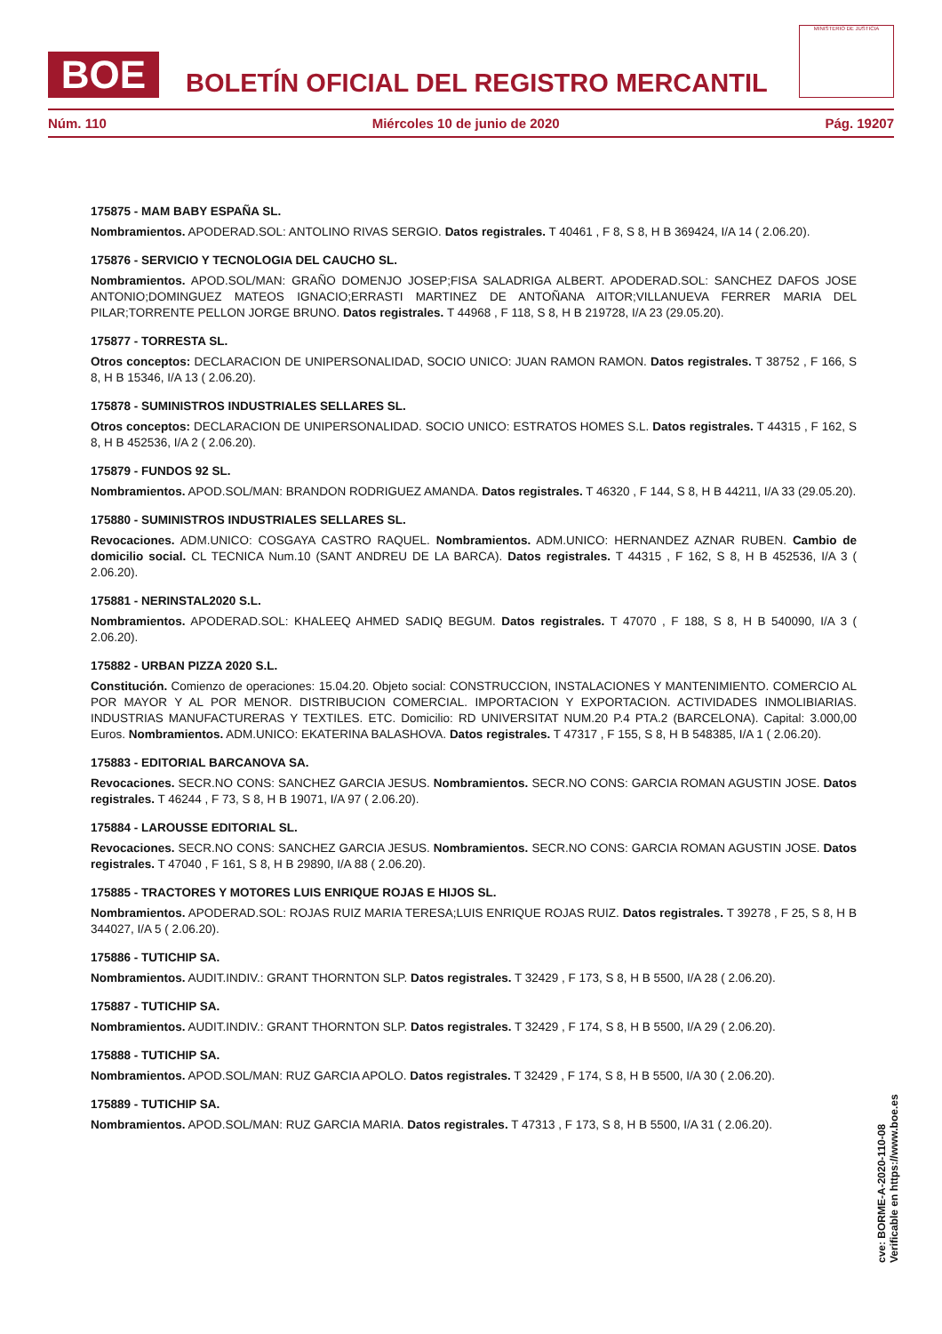BOE
BOLETÍN OFICIAL DEL REGISTRO MERCANTIL
MINISTERIO DE JUSTICIA
Núm. 110 Miércoles 10 de junio de 2020 Pág. 19207
175875 - MAM BABY ESPAÑA SL.
Nombramientos. APODERAD.SOL: ANTOLINO RIVAS SERGIO. Datos registrales. T 40461 , F 8, S 8, H B 369424, I/A 14 ( 2.06.20).
175876 - SERVICIO Y TECNOLOGIA DEL CAUCHO SL.
Nombramientos. APOD.SOL/MAN: GRAÑO DOMENJO JOSEP;FISA SALADRIGA ALBERT. APODERAD.SOL: SANCHEZ DAFOS JOSE ANTONIO;DOMINGUEZ MATEOS IGNACIO;ERRASTI MARTINEZ DE ANTOÑANA AITOR;VILLANUEVA FERRER MARIA DEL PILAR;TORRENTE PELLON JORGE BRUNO. Datos registrales. T 44968 , F 118, S 8, H B 219728, I/A 23 (29.05.20).
175877 - TORRESTA SL.
Otros conceptos: DECLARACION DE UNIPERSONALIDAD, SOCIO UNICO: JUAN RAMON RAMON. Datos registrales. T 38752 , F 166, S 8, H B 15346, I/A 13 ( 2.06.20).
175878 - SUMINISTROS INDUSTRIALES SELLARES SL.
Otros conceptos: DECLARACION DE UNIPERSONALIDAD. SOCIO UNICO: ESTRATOS HOMES S.L. Datos registrales. T 44315 , F 162, S 8, H B 452536, I/A 2 ( 2.06.20).
175879 - FUNDOS 92 SL.
Nombramientos. APOD.SOL/MAN: BRANDON RODRIGUEZ AMANDA. Datos registrales. T 46320 , F 144, S 8, H B 44211, I/A 33 (29.05.20).
175880 - SUMINISTROS INDUSTRIALES SELLARES SL.
Revocaciones. ADM.UNICO: COSGAYA CASTRO RAQUEL. Nombramientos. ADM.UNICO: HERNANDEZ AZNAR RUBEN. Cambio de domicilio social. CL TECNICA Num.10 (SANT ANDREU DE LA BARCA). Datos registrales. T 44315 , F 162, S 8, H B 452536, I/A 3 ( 2.06.20).
175881 - NERINSTAL2020 S.L.
Nombramientos. APODERAD.SOL: KHALEEQ AHMED SADIQ BEGUM. Datos registrales. T 47070 , F 188, S 8, H B 540090, I/A 3 ( 2.06.20).
175882 - URBAN PIZZA 2020 S.L.
Constitución. Comienzo de operaciones: 15.04.20. Objeto social: CONSTRUCCION, INSTALACIONES Y MANTENIMIENTO. COMERCIO AL POR MAYOR Y AL POR MENOR. DISTRIBUCION COMERCIAL. IMPORTACION Y EXPORTACION. ACTIVIDADES INMOLIBIARIAS. INDUSTRIAS MANUFACTURERAS Y TEXTILES. ETC. Domicilio: RD UNIVERSITAT NUM.20 P.4 PTA.2 (BARCELONA). Capital: 3.000,00 Euros. Nombramientos. ADM.UNICO: EKATERINA BALASHOVA. Datos registrales. T 47317 , F 155, S 8, H B 548385, I/A 1 ( 2.06.20).
175883 - EDITORIAL BARCANOVA SA.
Revocaciones. SECR.NO CONS: SANCHEZ GARCIA JESUS. Nombramientos. SECR.NO CONS: GARCIA ROMAN AGUSTIN JOSE. Datos registrales. T 46244 , F 73, S 8, H B 19071, I/A 97 ( 2.06.20).
175884 - LAROUSSE EDITORIAL SL.
Revocaciones. SECR.NO CONS: SANCHEZ GARCIA JESUS. Nombramientos. SECR.NO CONS: GARCIA ROMAN AGUSTIN JOSE. Datos registrales. T 47040 , F 161, S 8, H B 29890, I/A 88 ( 2.06.20).
175885 - TRACTORES Y MOTORES LUIS ENRIQUE ROJAS E HIJOS SL.
Nombramientos. APODERAD.SOL: ROJAS RUIZ MARIA TERESA;LUIS ENRIQUE ROJAS RUIZ. Datos registrales. T 39278 , F 25, S 8, H B 344027, I/A 5 ( 2.06.20).
175886 - TUTICHIP SA.
Nombramientos. AUDIT.INDIV.: GRANT THORNTON SLP. Datos registrales. T 32429 , F 173, S 8, H B 5500, I/A 28 ( 2.06.20).
175887 - TUTICHIP SA.
Nombramientos. AUDIT.INDIV.: GRANT THORNTON SLP. Datos registrales. T 32429 , F 174, S 8, H B 5500, I/A 29 ( 2.06.20).
175888 - TUTICHIP SA.
Nombramientos. APOD.SOL/MAN: RUZ GARCIA APOLO. Datos registrales. T 32429 , F 174, S 8, H B 5500, I/A 30 ( 2.06.20).
175889 - TUTICHIP SA.
Nombramientos. APOD.SOL/MAN: RUZ GARCIA MARIA. Datos registrales. T 47313 , F 173, S 8, H B 5500, I/A 31 ( 2.06.20).
cve: BORME-A-2020-110-08
Verificable en https://www.boe.es